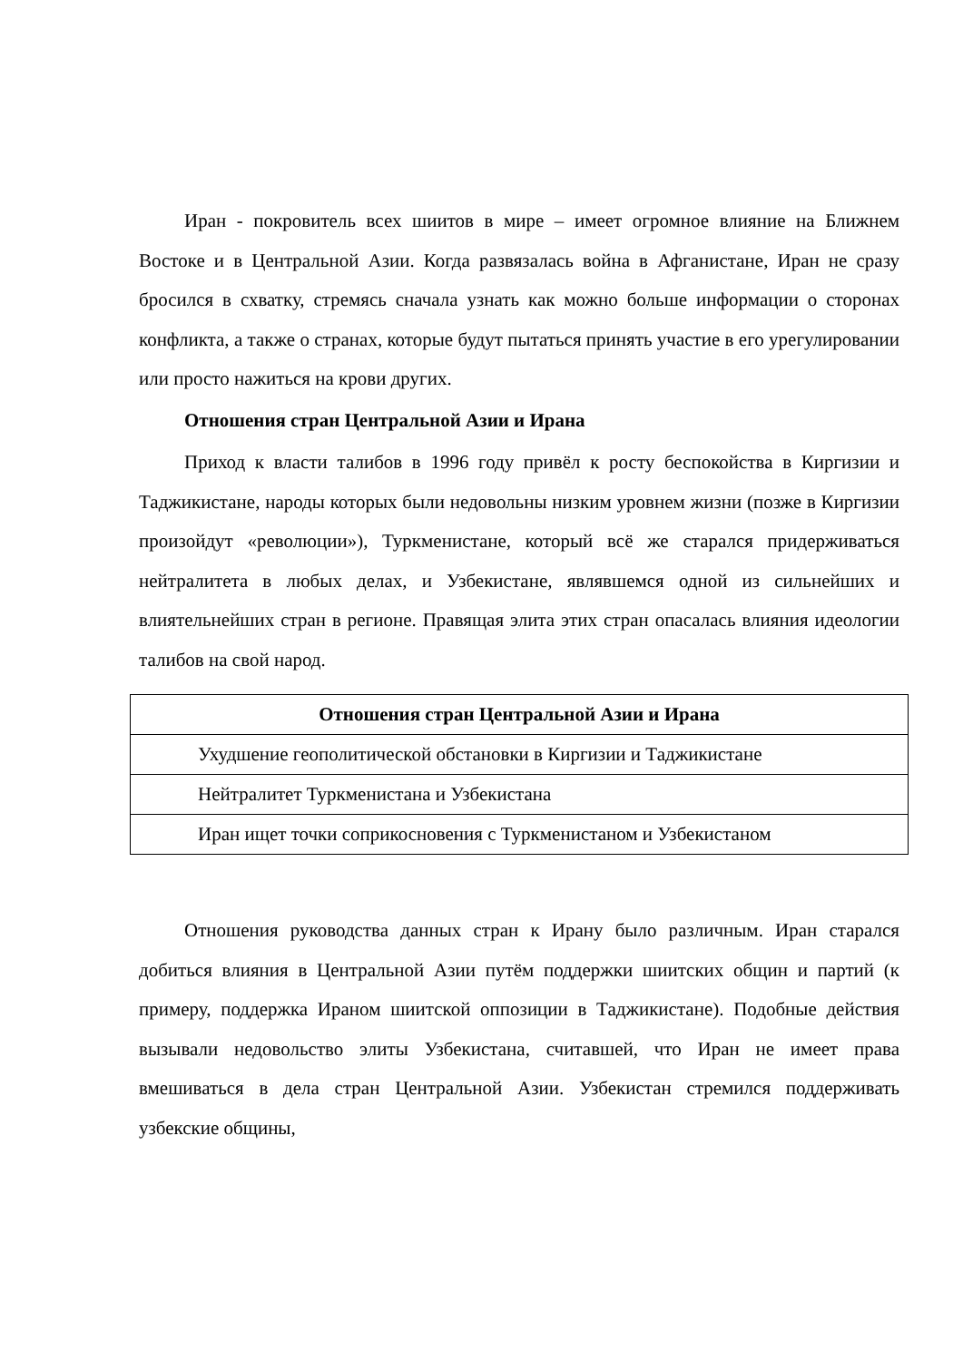Иран - покровитель всех шиитов в мире – имеет огромное влияние на Ближнем Востоке и в Центральной Азии. Когда развязалась война в Афганистане, Иран не сразу бросился в схватку, стремясь сначала узнать как можно больше информации о сторонах конфликта, а также о странах, которые будут пытаться принять участие в его урегулировании или просто нажиться на крови других.
Отношения стран Центральной Азии и Ирана
Приход к власти талибов в 1996 году привёл к росту беспокойства в Киргизии и Таджикистане, народы которых были недовольны низким уровнем жизни (позже в Киргизии произойдут «революции»), Туркменистане, который всё же старался придерживаться нейтралитета в любых делах, и Узбекистане, являвшемся одной из сильнейших и влиятельнейших стран в регионе. Правящая элита этих стран опасалась влияния идеологии талибов на свой народ.
| Отношения стран Центральной Азии и Ирана |
| --- |
| Ухудшение геополитической обстановки в Киргизии и Таджикистане |
| Нейтралитет Туркменистана и Узбекистана |
| Иран ищет точки соприкосновения с Туркменистаном и Узбекистаном |
Отношения руководства данных стран к Ирану было различным. Иран старался добиться влияния в Центральной Азии путём поддержки шиитских общин и партий (к примеру, поддержка Ираном шиитской оппозиции в Таджикистане). Подобные действия вызывали недовольство элиты Узбекистана, считавшей, что Иран не имеет права вмешиваться в дела стран Центральной Азии. Узбекистан стремился поддерживать узбекские общины,